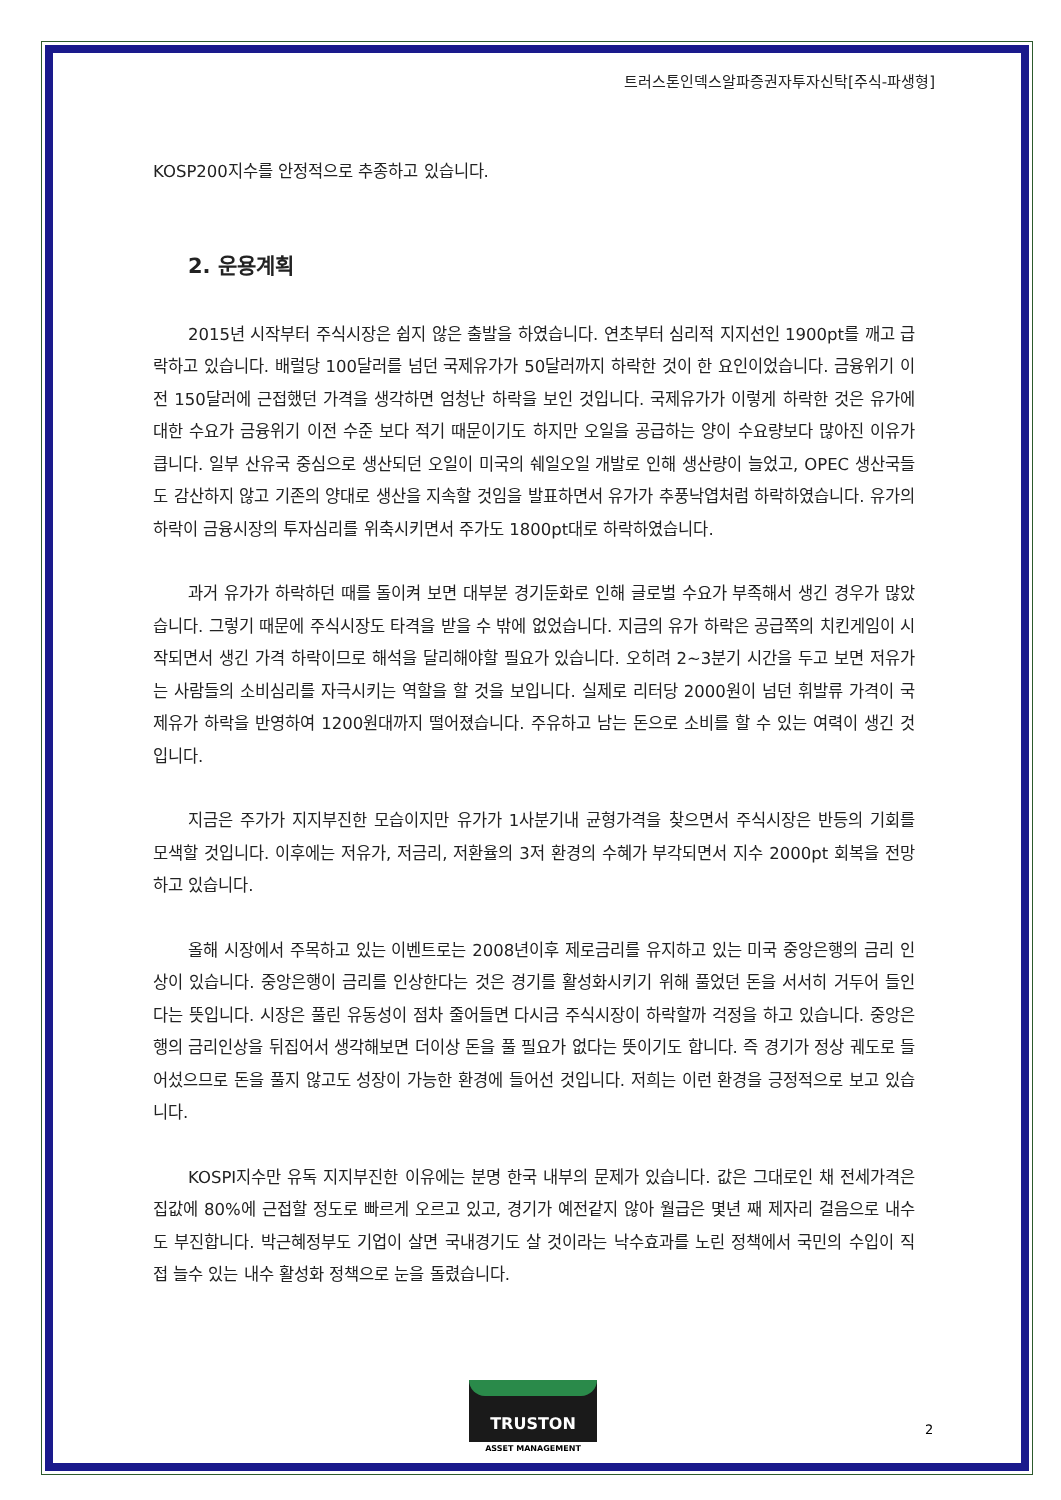트러스톤인덱스알파증권자투자신탁[주식-파생형]
KOSP200지수를 안정적으로 추종하고 있습니다.
2. 운용계획
2015년 시작부터 주식시장은 쉽지 않은 출발을 하였습니다. 연초부터 심리적 지지선인 1900pt를 깨고 급락하고 있습니다. 배럴당 100달러를 넘던 국제유가가 50달러까지 하락한 것이 한 요인이었습니다. 금융위기 이전 150달러에 근접했던 가격을 생각하면 엄청난 하락을 보인 것입니다. 국제유가가 이렇게 하락한 것은 유가에 대한 수요가 금융위기 이전 수준 보다 적기 때문이기도 하지만 오일을 공급하는 양이 수요량보다 많아진 이유가 큽니다. 일부 산유국 중심으로 생산되던 오일이 미국의 쉐일오일 개발로 인해 생산량이 늘었고, OPEC 생산국들도 감산하지 않고 기존의 양대로 생산을 지속할 것임을 발표하면서 유가가 추풍낙엽처럼 하락하였습니다. 유가의 하락이 금융시장의 투자심리를 위축시키면서 주가도 1800pt대로 하락하였습니다.
과거 유가가 하락하던 때를 돌이켜 보면 대부분 경기둔화로 인해 글로벌 수요가 부족해서 생긴 경우가 많았습니다. 그렇기 때문에 주식시장도 타격을 받을 수 밖에 없었습니다. 지금의 유가 하락은 공급쪽의 치킨게임이 시작되면서 생긴 가격 하락이므로 해석을 달리해야할 필요가 있습니다. 오히려 2~3분기 시간을 두고 보면 저유가는 사람들의 소비심리를 자극시키는 역할을 할 것을 보입니다. 실제로 리터당 2000원이 넘던 휘발류 가격이 국제유가 하락을 반영하여 1200원대까지 떨어졌습니다. 주유하고 남는 돈으로 소비를 할 수 있는 여력이 생긴 것입니다.
지금은 주가가 지지부진한 모습이지만 유가가 1사분기내 균형가격을 찾으면서 주식시장은 반등의 기회를 모색할 것입니다. 이후에는 저유가, 저금리, 저환율의 3저 환경의 수혜가 부각되면서 지수 2000pt 회복을 전망하고 있습니다.
올해 시장에서 주목하고 있는 이벤트로는 2008년이후 제로금리를 유지하고 있는 미국 중앙은행의 금리 인상이 있습니다. 중앙은행이 금리를 인상한다는 것은 경기를 활성화시키기 위해 풀었던 돈을 서서히 거두어 들인다는 뜻입니다. 시장은 풀린 유동성이 점차 줄어들면 다시금 주식시장이 하락할까 걱정을 하고 있습니다. 중앙은행의 금리인상을 뒤집어서 생각해보면 더이상 돈을 풀 필요가 없다는 뜻이기도 합니다. 즉 경기가 정상 궤도로 들어섰으므로 돈을 풀지 않고도 성장이 가능한 환경에 들어선 것입니다. 저희는 이런 환경을 긍정적으로 보고 있습니다.
KOSPI지수만 유독 지지부진한 이유에는 분명 한국 내부의 문제가 있습니다. 값은 그대로인 채 전세가격은 집값에 80%에 근접할 정도로 빠르게 오르고 있고, 경기가 예전같지 않아 월급은 몇년 째 제자리 걸음으로 내수도 부진합니다. 박근혜정부도 기업이 살면 국내경기도 살 것이라는 낙수효과를 노린 정책에서 국민의 수입이 직접 늘수 있는 내수 활성화 정책으로 눈을 돌렸습니다.
TRUSTON
ASSET MANAGEMENT
2